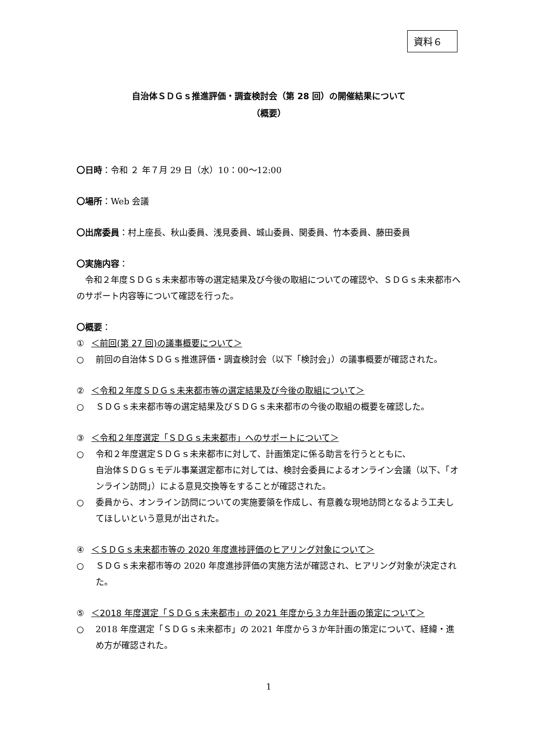資料６
自治体ＳＤＧｓ推進評価・調査検討会（第 28 回）の開催結果について
（概要）
〇日時：令和 ２ 年７月 29 日（水）10：00～12:00
〇場所：Web 会議
〇出席委員：村上座長、秋山委員、浅見委員、城山委員、関委員、竹本委員、藤田委員
〇実施内容：
　令和２年度ＳＤＧｓ未来都市等の選定結果及び今後の取組についての確認や、ＳＤＧｓ未来都市へのサポート内容等について確認を行った。
〇概要：
① ＜前回(第 27 回)の議事概要について＞
○ 前回の自治体ＳＤＧｓ推進評価・調査検討会（以下「検討会」）の議事概要が確認された。
② ＜令和２年度ＳＤＧｓ未来都市等の選定結果及び今後の取組について＞
○ ＳＤＧｓ未来都市等の選定結果及びＳＤＧｓ未来都市の今後の取組の概要を確認した。
③ ＜令和２年度選定「ＳＤＧｓ未来都市」へのサポートについて＞
○ 令和２年度選定ＳＤＧｓ未来都市に対して、計画策定に係る助言を行うとともに、
自治体ＳＤＧｓモデル事業選定都市に対しては、検討会委員によるオンライン会議（以下、「オンライン訪問」）による意見交換等をすることが確認された。
○ 委員から、オンライン訪問についての実施要領を作成し、有意義な現地訪問となるよう工夫してほしいという意見が出された。
④ ＜ＳＤＧｓ未来都市等の 2020 年度進捗評価のヒアリング対象について＞
○ ＳＤＧｓ未来都市等の 2020 年度進捗評価の実施方法が確認され、ヒアリング対象が決定された。
⑤ ＜2018 年度選定「ＳＤＧｓ未来都市」の 2021 年度から３カ年計画の策定について＞
○ 2018 年度選定「ＳＤＧｓ未来都市」の 2021 年度から３か年計画の策定について、経緯・進め方が確認された。
1